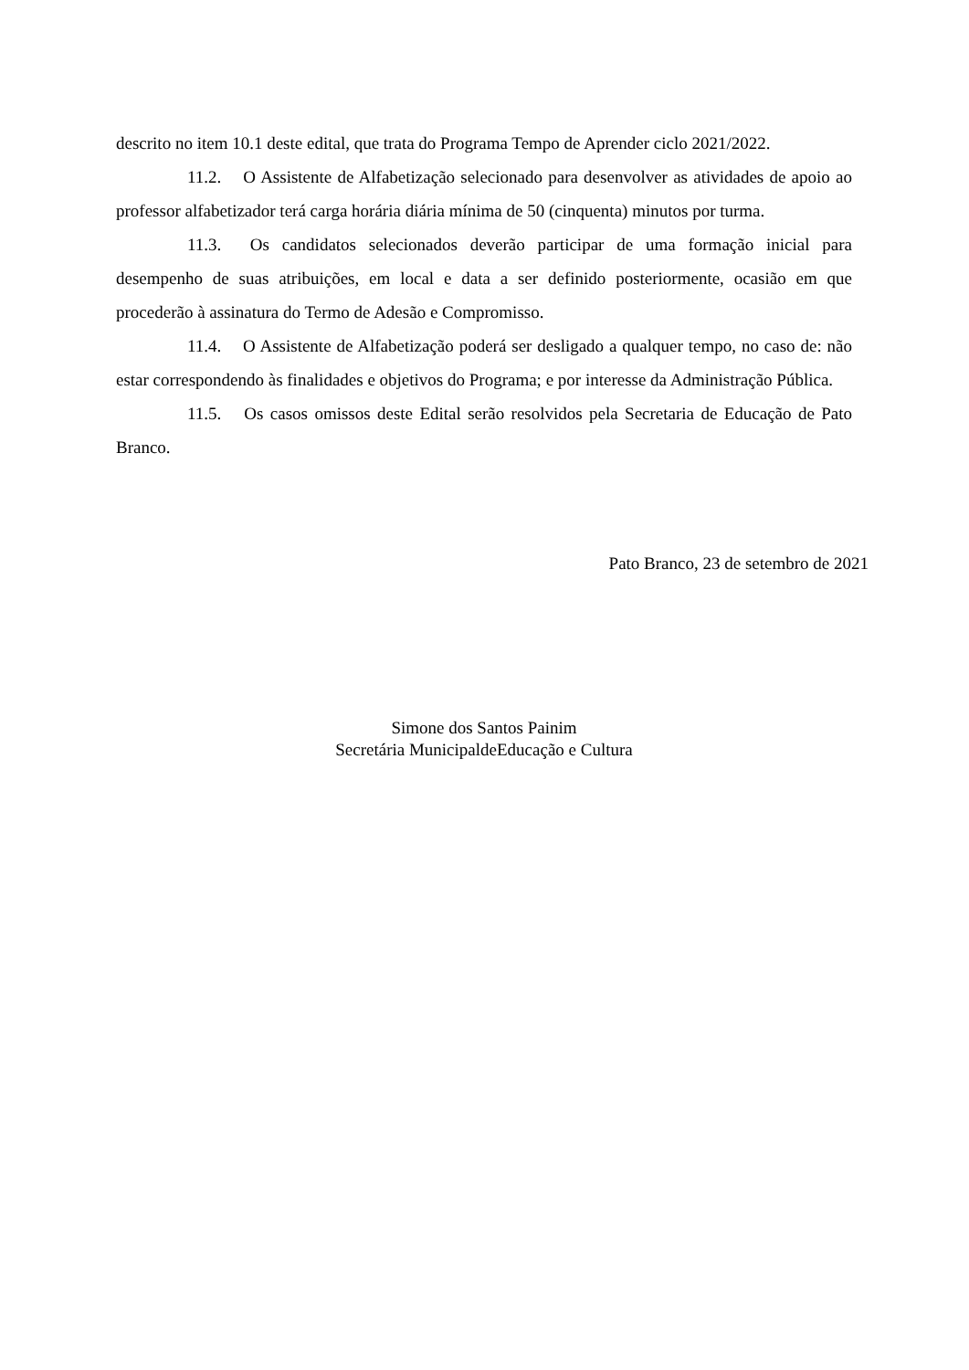descrito no item 10.1 deste edital, que trata do Programa Tempo de Aprender ciclo 2021/2022.
11.2. O Assistente de Alfabetização selecionado para desenvolver as atividades de apoio ao professor alfabetizador terá carga horária diária mínima de 50 (cinquenta) minutos por turma.
11.3. Os candidatos selecionados deverão participar de uma formação inicial para desempenho de suas atribuições, em local e data a ser definido posteriormente, ocasião em que procederão à assinatura do Termo de Adesão e Compromisso.
11.4. O Assistente de Alfabetização poderá ser desligado a qualquer tempo, no caso de: não estar correspondendo às finalidades e objetivos do Programa; e por interesse da Administração Pública.
11.5. Os casos omissos deste Edital serão resolvidos pela Secretaria de Educação de Pato Branco.
Pato Branco, 23 de setembro de 2021
Simone dos Santos Painim
Secretária MunicipaldeEducação e Cultura